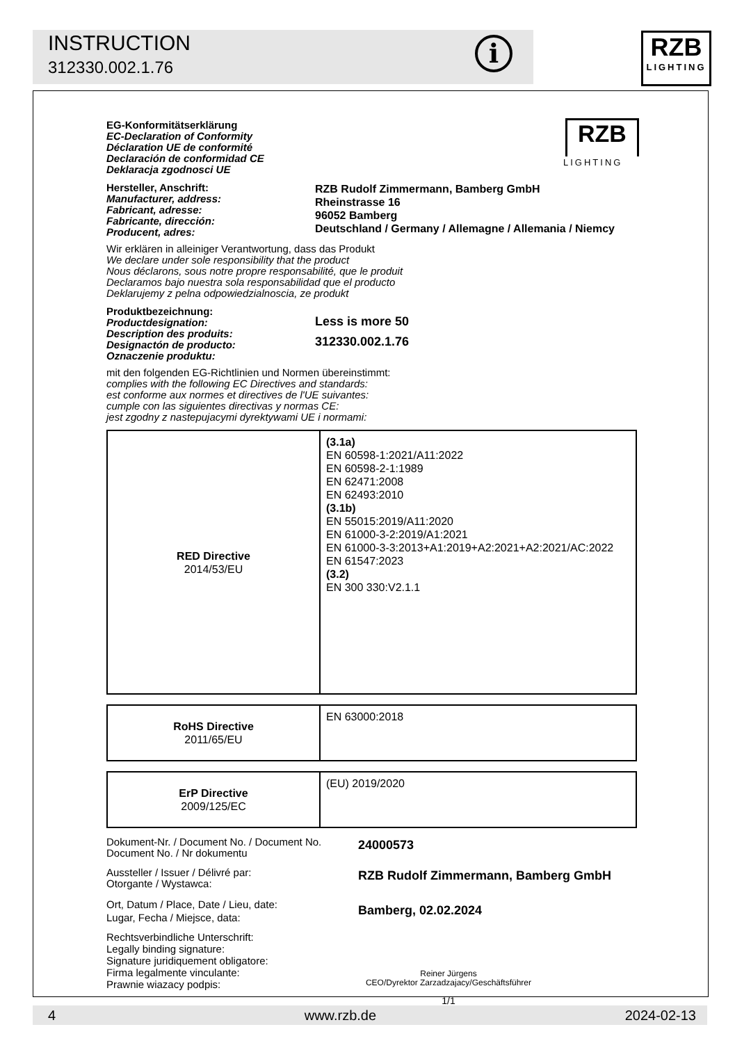INSTRUCTION
312330.002.1.76
i
RZB
LIGHTING
RZB
LIGHTING
EG-Konformitätserklärung
EC-Declaration of Conformity
Déclaration UE de conformité
Declaración de conformidad CE
Deklaracja zgodnosci UE
Hersteller, Anschrift:
Manufacturer, address:
Fabricant, adresse:
Fabricante, dirección:
Producent, adres:
RZB Rudolf Zimmermann, Bamberg GmbH
Rheinstrasse 16
96052 Bamberg
Deutschland / Germany / Allemagne / Allemania / Niemcy
Wir erklären in alleiniger Verantwortung, dass das Produkt
We declare under sole responsibility that the product
Nous déclarons, sous notre propre responsabilité, que le produit
Declaramos bajo nuestra sola responsabilidad que el producto
Deklarujemy z pelna odpowiedzialnoscia, ze produkt
Produktbezeichnung:
Productdesignation:
Description des produits:
Designactón de producto:
Oznaczenie produktu:
Less is more 50
312330.002.1.76
mit den folgenden EG-Richtlinien und Normen übereinstimmt:
complies with the following EC Directives and standards:
est conforme aux normes et directives de l'UE suivantes:
cumple con las siguientes directivas y normas CE:
jest zgodny z nastepujacymi dyrektywami UE i normami:
| RED Directive 2014/53/EU | (3.1a) EN 60598-1:2021/A11:2022 EN 60598-2-1:1989 EN 62471:2008 EN 62493:2010 (3.1b) EN 55015:2019/A11:2020 EN 61000-3-2:2019/A1:2021 EN 61000-3-3:2013+A1:2019+A2:2021+A2:2021/AC:2022 EN 61547:2023 (3.2) EN 300 330:V2.1.1 |
| RoHS Directive 2011/65/EU | EN 63000:2018 |
| ErP Directive 2009/125/EC | (EU) 2019/2020 |
Dokument-Nr. / Document No. / Document No.
Document No. / Nr dokumentu
24000573
Aussteller / Issuer / Délivré par:
Otorgante / Wystawca:
RZB Rudolf Zimmermann, Bamberg GmbH
Ort, Datum / Place, Date / Lieu, date:
Lugar, Fecha / Miejsce, data:
Bamberg, 02.02.2024
Rechtsverbindliche Unterschrift:
Legally binding signature:
Signature juridiquement obligatore:
Firma legalmente vinculante:
Prawnie wiazacy podpis:
Reiner Jürgens
CEO/Dyrektor Zarzadzajacy/Geschäftsführer
1/1
4 www.rzb.de 2024-02-13